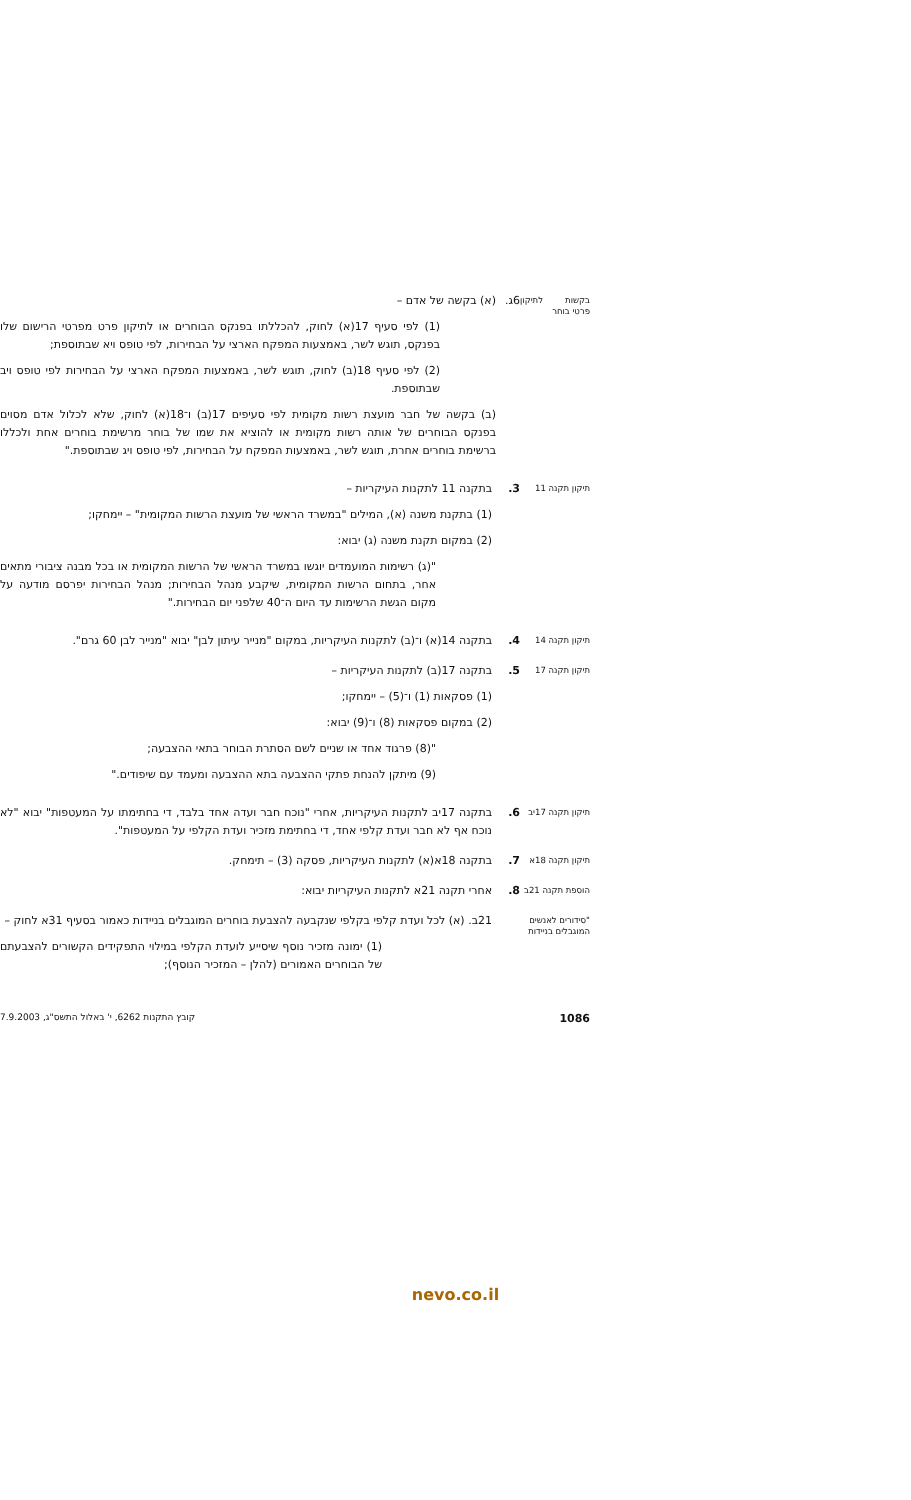בקשות לתיקון פרטי בוחר
6ג. (א) בקשה של אדם –
(1) לפי סעיף 17(א) לחוק, להכללתו בפנקס הבוחרים או לתיקון פרט מפרטי הרישום שלו בפנקס, תוגש לשר, באמצעות המפקח הארצי על הבחירות, לפי טופס ויא שבתוספת;
(2) לפי סעיף 18(ב) לחוק, תוגש לשר, באמצעות המפקח הארצי על הבחירות לפי טופס ויב שבתוספת.
(ב) בקשה של חבר מועצת רשות מקומית לפי סעיפים 17(ב) ו־18(א) לחוק, שלא לכלול אדם מסוים בפנקס הבוחרים של אותה רשות מקומית או להוציא את שמו של בוחר מרשימת בוחרים אחת ולכללו ברשימת בוחרים אחרת, תוגש לשר, באמצעות המפקח על הבחירות, לפי טופס ויג שבתוספת."
תיקון תקנה 11
3. בתקנה 11 לתקנות העיקריות –
(1) בתקנת משנה (א), המילים "במשרד הראשי של מועצת הרשות המקומית" – יימחקו;
(2) במקום תקנת משנה (ג) יבוא:
"(ג) רשימות המועמדים יוגשו במשרד הראשי של הרשות המקומית או בכל מבנה ציבורי מתאים אחר, בתחום הרשות המקומית, שיקבע מנהל הבחירות; מנהל הבחירות יפרסם מודעה על מקום הגשת הרשימות עד היום ה־40 שלפני יום הבחירות."
תיקון תקנה 14
4. בתקנה 14(א) ו־(ב) לתקנות העיקריות, במקום "מנייר עיתון לבן" יבוא "מנייר לבן 60 גרם".
תיקון תקנה 17
5. בתקנה 17(ב) לתקנות העיקריות –
(1) פסקאות (1) ו־(5) – יימחקו;
(2) במקום פסקאות (8) ו־(9) יבוא:
"(8) פרגוד אחד או שניים לשם הסתרת הבוחר בתאי ההצבעה;
(9) מיתקן להנחת פתקי ההצבעה בתא ההצבעה ומעמד עם שיפודים."
תיקון תקנה 17יב
6. בתקנה 17יב לתקנות העיקריות, אחרי "נוכח חבר ועדה אחד בלבד, די בחתימתו על המעטפות" יבוא "לא נוכח אף לא חבר ועדת קלפי אחד, די בחתימת מזכיר ועדת הקלפי על המעטפות".
תיקון תקנה 18א
7. בתקנה 18א(א) לתקנות העיקריות, פסקה (3) – תימחק.
הוספת תקנה 21ב
8. אחרי תקנה 21א לתקנות העיקריות יבוא:
"סידורים לאנשים המוגבלים בניידות
21ב. (א) לכל ועדת קלפי בקלפי שנקבעה להצבעת בוחרים המוגבלים בניידות כאמור בסעיף 31א לחוק –
(1) ימונה מזכיר נוסף שיסייע לועדת הקלפי במילוי התפקידים הקשורים להצבעתם של הבוחרים האמורים (להלן – המזכיר הנוסף);
1086 קובץ התקנות 6262, י' באלול התשס"ג, 7.9.2003
nevo.co.il